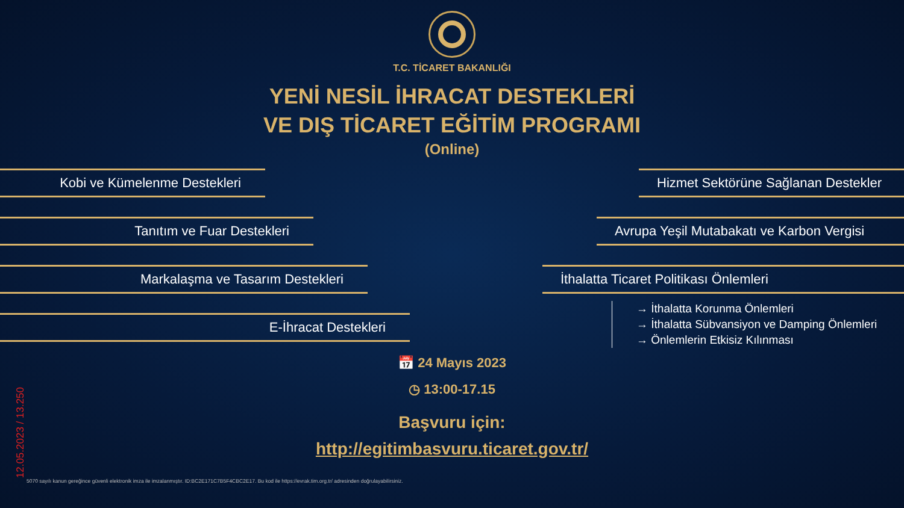T.C. TİCARET BAKANLIĞI
YENİ NESİL İHRACAT DESTEKLERİ
VE DIŞ TİCARET EĞİTİM PROGRAMI
(Online)
Kobi ve Kümelenme Destekleri
Tanıtım ve Fuar Destekleri
Markalaşma ve Tasarım Destekleri
E-İhracat Destekleri
Hizmet Sektörüne Sağlanan Destekler
Avrupa Yeşil Mutabakatı ve Karbon Vergisi
İthalatta Ticaret Politikası Önlemleri
→ İthalatta Korunma Önlemleri
→ İthalatta Sübvansiyon ve Damping Önlemleri
→ Önlemlerin Etkisiz Kılınması
📅 24 Mayıs 2023
◷ 13:00-17.15
Başvuru için:
http://egitimbasvuru.ticaret.gov.tr/
12.05.2023 / 13.250
5070 sayılı kanun gereğince güvenli elektronik imza ile imzalanmıştır. ID:BC2E171C7B5F4CBC2E17. Bu kod ile https://evrak.tim.org.tr/ adresinden doğrulayabilirsiniz.